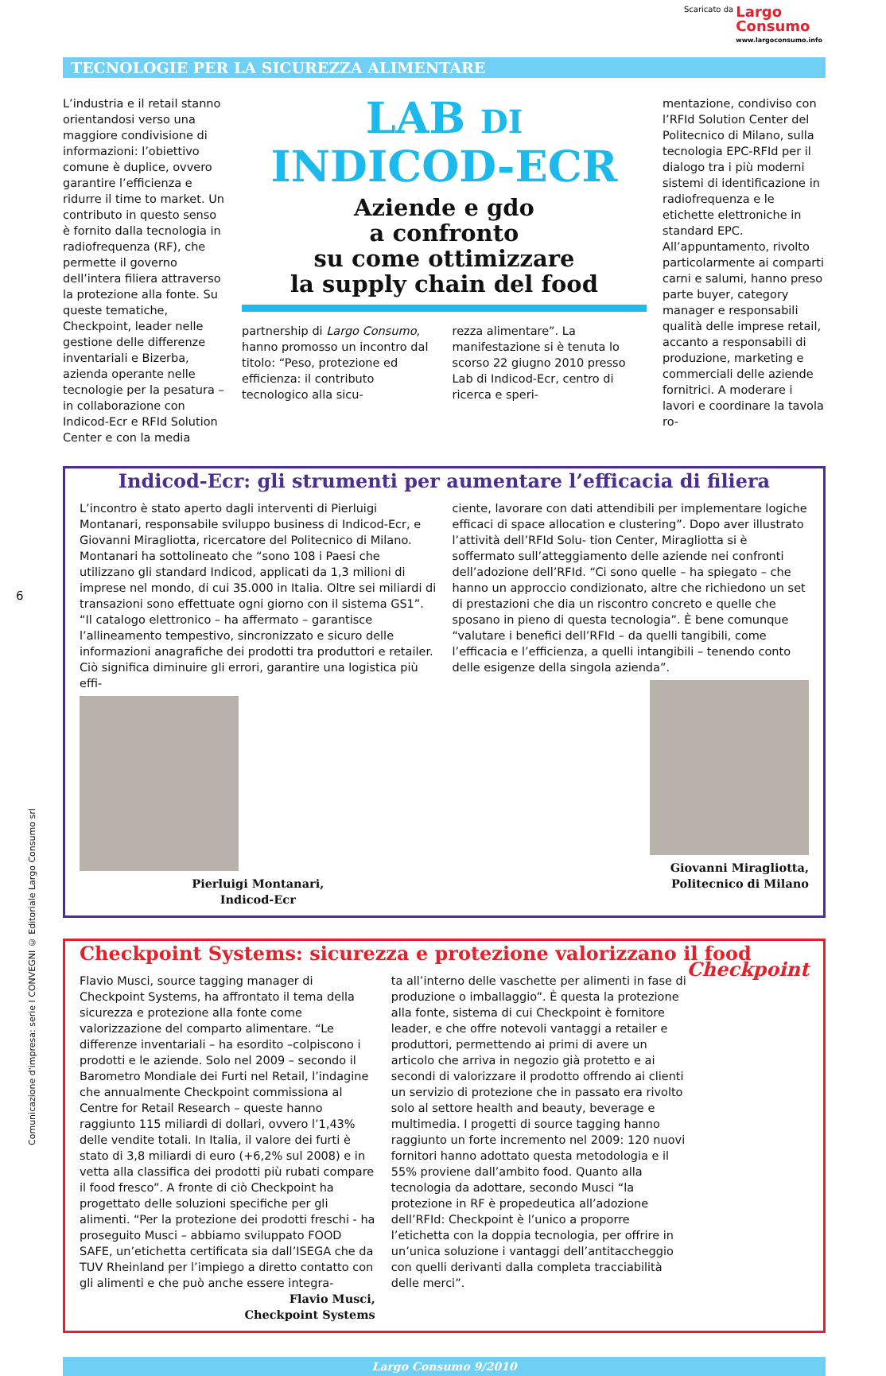Scaricato da Largo
Consumo www.largoconsumo.info
TECNOLOGIE PER LA SICUREZZA ALIMENTARE
6
Comunicazione d'impresa: serie I CONVEGNI © Editoriale Largo Consumo srl
L’industria e il retail stanno orientandosi verso una maggiore condivisione di informazioni: l’obiettivo comune è duplice, ovvero garantire l’efficienza e ridurre il time to market. Un contributo in questo senso è fornito dalla tecnologia in radiofrequenza (RF), che permette il governo dell’intera filiera attraverso la protezione alla fonte. Su queste tematiche, Checkpoint, leader nelle gestione delle differenze inventariali e Bizerba, azienda operante nelle tecnologie per la pesatura – in collaborazione con Indicod-Ecr e RFId Solution Center e con la media
LAB DI
INDICOD-ECR
Aziende e gdo
a confronto
su come ottimizzare
la supply chain del food
partnership di Largo Consumo, hanno promosso un incontro dal titolo: “Peso, protezione ed efficienza: il contributo tecnologico alla sicu-
rezza alimentare”. La manifestazione si è tenuta lo scorso 22 giugno 2010 presso Lab di Indicod-Ecr, centro di ricerca e speri-
mentazione, condiviso con l’RFId Solution Center del Politecnico di Milano, sulla tecnologia EPC-RFId per il dialogo tra i più moderni sistemi di identificazione in radiofrequenza e le etichette elettroniche in standard EPC. All’appuntamento, rivolto particolarmente ai comparti carni e salumi, hanno preso parte buyer, category manager e responsabili qualità delle imprese retail, accanto a responsabili di produzione, marketing e commerciali delle aziende fornitrici. A moderare i lavori e coordinare la tavola ro-
Indicod-Ecr: gli strumenti per aumentare l’efficacia di filiera
L’incontro è stato aperto dagli interventi di Pierluigi Montanari, responsabile sviluppo business di Indicod-Ecr, e Giovanni Miragliotta, ricercatore del Politecnico di Milano. Montanari ha sottolineato che “sono 108 i Paesi che utilizzano gli standard Indicod, applicati da 1,3 milioni di imprese nel mondo, di cui 35.000 in Italia. Oltre sei miliardi di transazioni sono effettuate ogni giorno con il sistema GS1”. “Il catalogo elettronico – ha affermato – garantisce l’allineamento tempestivo, sincronizzato e sicuro delle informazioni anagrafiche dei prodotti tra produttori e retailer. Ciò significa diminuire gli errori, garantire una logistica più effi-
Pierluigi Montanari,
Indicod-Ecr
ciente, lavorare con dati attendibili per implementare logiche efficaci di space allocation e clustering”. Dopo aver illustrato l’attività dell’RFId Solu- tion Center, Miragliotta si è soffermato sull’atteggiamento delle aziende nei confronti dell’adozione dell’RFId. “Ci sono quelle – ha spiegato – che hanno un approccio condizionato, altre che richiedono un set di prestazioni che dia un riscontro concreto e quelle che sposano in pieno di questa tecnologia”. È bene comunque “valutare i benefici dell’RFId – da quelli tangibili, come l’efficacia e l’efficienza, a quelli intangibili – tenendo conto delle esigenze della singola azienda”.
Giovanni Miragliotta,
Politecnico di Milano
Checkpoint Systems: sicurezza e protezione valorizzano il food Checkpoint
Flavio Musci, source tagging manager di Checkpoint Systems, ha affrontato il tema della sicurezza e protezione alla fonte come valorizzazione del comparto alimentare. “Le differenze inventariali – ha esordito –colpiscono i prodotti e le aziende. Solo nel 2009 – secondo il Barometro Mondiale dei Furti nel Retail, l’indagine che annualmente Checkpoint commissiona al Centre for Retail Research – queste hanno raggiunto 115 miliardi di dollari, ovvero l’1,43% delle vendite totali. In Italia, il valore dei furti è stato di 3,8 miliardi di euro (+6,2% sul 2008) e in vetta alla classifica dei prodotti più rubati compare il food fresco”. A fronte di ciò Checkpoint ha progettato delle soluzioni specifiche per gli alimenti. “Per la protezione dei prodotti freschi - ha proseguito Musci – abbiamo sviluppato FOOD SAFE, un’etichetta certificata sia dall’ISEGA che da TUV Rheinland per l’impiego a diretto contatto con gli alimenti e che può anche essere integra-
Flavio Musci,
Checkpoint Systems
ta all’interno delle vaschette per alimenti in fase di produzione o imballaggio”. È questa la protezione alla fonte, sistema di cui Checkpoint è fornitore leader, e che offre notevoli vantaggi a retailer e produttori, permettendo ai primi di avere un articolo che arriva in negozio già protetto e ai secondi di valorizzare il prodotto offrendo ai clienti un servizio di protezione che in passato era rivolto solo al settore health and beauty, beverage e multimedia. I progetti di source tagging hanno raggiunto un forte incremento nel 2009: 120 nuovi fornitori hanno adottato questa metodologia e il 55% proviene dall’ambito food. Quanto alla tecnologia da adottare, secondo Musci “la protezione in RF è propedeutica all’adozione dell’RFId: Checkpoint è l’unico a proporre l’etichetta con la doppia tecnologia, per offrire in un’unica soluzione i vantaggi dell’antitaccheggio con quelli derivanti dalla completa tracciabilità delle merci”.
Largo Consumo 9/2010